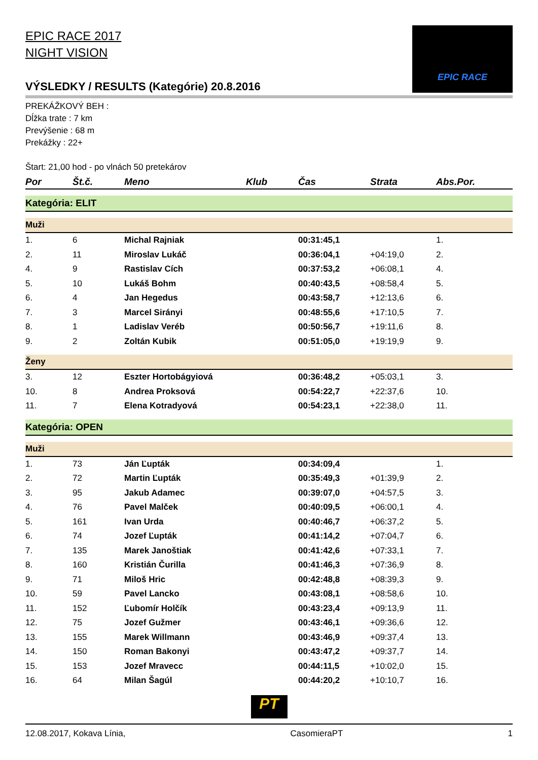EPIC RACE 2017
NIGHT VISION
VÝSLEDKY / RESULTS (Kategórie) 20.8.2016
EPIC RACE
PREKÁŽKOVÝ BEH :
Dĺžka trate : 7 km
Prevýšenie : 68 m
Prekážky : 22+
Štart: 21,00 hod - po vlnách 50 pretekárov
| Por | Št.č. | Meno | Klub | Čas | Strata | Abs.Por. |
| --- | --- | --- | --- | --- | --- | --- |
| Kategória: ELIT | | | | | | |
| Muži | | | | | | |
| 1. | 6 | Michal Rajniak | | 00:31:45,1 | | 1. |
| 2. | 11 | Miroslav Lukáč | | 00:36:04,1 | +04:19,0 | 2. |
| 4. | 9 | Rastislav Cích | | 00:37:53,2 | +06:08,1 | 4. |
| 5. | 10 | Lukáš Bohm | | 00:40:43,5 | +08:58,4 | 5. |
| 6. | 4 | Jan Hegedus | | 00:43:58,7 | +12:13,6 | 6. |
| 7. | 3 | Marcel Sirányi | | 00:48:55,6 | +17:10,5 | 7. |
| 8. | 1 | Ladislav Veréb | | 00:50:56,7 | +19:11,6 | 8. |
| 9. | 2 | Zoltán Kubik | | 00:51:05,0 | +19:19,9 | 9. |
| Ženy | | | | | | |
| 3. | 12 | Eszter Hortobágyiová | | 00:36:48,2 | +05:03,1 | 3. |
| 10. | 8 | Andrea Proksová | | 00:54:22,7 | +22:37,6 | 10. |
| 11. | 7 | Elena Kotradyová | | 00:54:23,1 | +22:38,0 | 11. |
| Kategória: OPEN | | | | | | |
| Muži | | | | | | |
| 1. | 73 | Ján Ľupták | | 00:34:09,4 | | 1. |
| 2. | 72 | Martin Ľupták | | 00:35:49,3 | +01:39,9 | 2. |
| 3. | 95 | Jakub Adamec | | 00:39:07,0 | +04:57,5 | 3. |
| 4. | 76 | Pavel Malček | | 00:40:09,5 | +06:00,1 | 4. |
| 5. | 161 | Ivan Urda | | 00:40:46,7 | +06:37,2 | 5. |
| 6. | 74 | Jozef Ľupták | | 00:41:14,2 | +07:04,7 | 6. |
| 7. | 135 | Marek Janoštiak | | 00:41:42,6 | +07:33,1 | 7. |
| 8. | 160 | Kristián Čurilla | | 00:41:46,3 | +07:36,9 | 8. |
| 9. | 71 | Miloš Hric | | 00:42:48,8 | +08:39,3 | 9. |
| 10. | 59 | Pavel Lancko | | 00:43:08,1 | +08:58,6 | 10. |
| 11. | 152 | Ľubomír Holčík | | 00:43:23,4 | +09:13,9 | 11. |
| 12. | 75 | Jozef Gužmer | | 00:43:46,1 | +09:36,6 | 12. |
| 13. | 155 | Marek Willmann | | 00:43:46,9 | +09:37,4 | 13. |
| 14. | 150 | Roman Bakonyi | | 00:43:47,2 | +09:37,7 | 14. |
| 15. | 153 | Jozef Mravecc | | 00:44:11,5 | +10:02,0 | 15. |
| 16. | 64 | Milan Šagúl | | 00:44:20,2 | +10:10,7 | 16. |
PT
12.08.2017, Kokava Línia, CasomieraPT 1